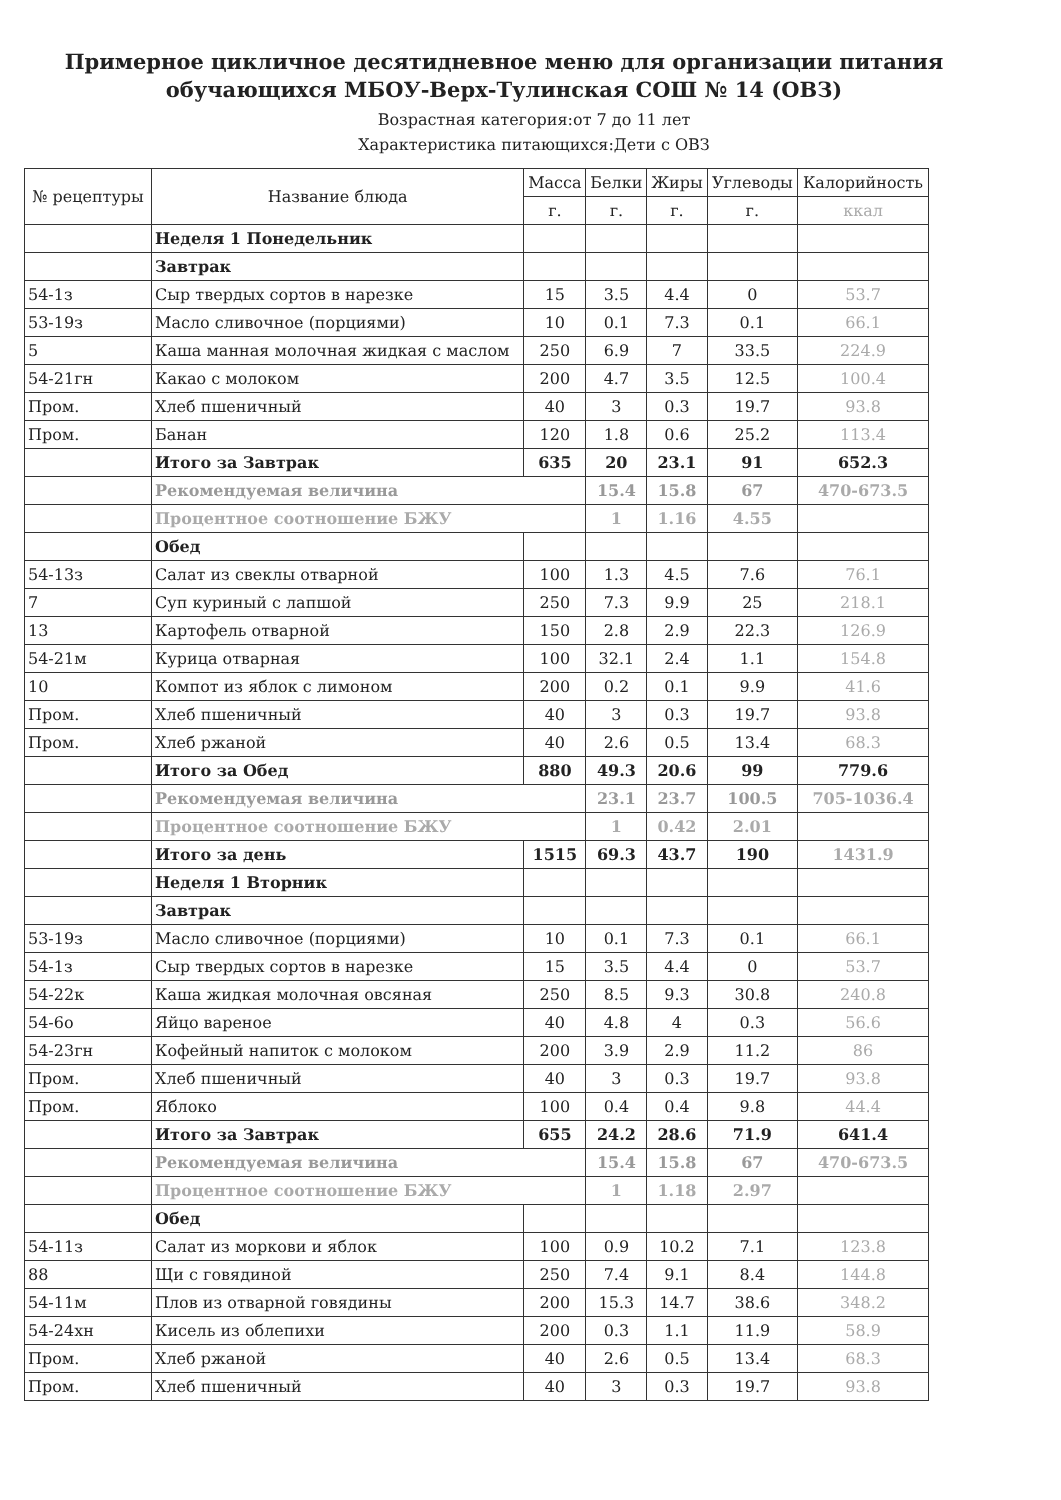Примерное цикличное десятидневное меню для организации питания
обучающихся МБОУ-Верх-Тулинская СОШ № 14 (ОВЗ)
Возрастная категория:от 7 до 11 лет
Характеристика питающихся:Дети с ОВЗ
| № рецептуры | Название блюда | Масса | Белки | Жиры | Углеводы | Калорийность |
| --- | --- | --- | --- | --- | --- | --- |
| | | г. | г. | г. | г. | ккал |
| | Неделя 1 Понедельник | | | | | |
| | Завтрак | | | | | |
| 54-1з | Сыр твердых сортов в нарезке | 15 | 3.5 | 4.4 | 0 | 53.7 |
| 53-19з | Масло сливочное (порциями) | 10 | 0.1 | 7.3 | 0.1 | 66.1 |
| 5 | Каша манная молочная жидкая с маслом | 250 | 6.9 | 7 | 33.5 | 224.9 |
| 54-21гн | Какао с молоком | 200 | 4.7 | 3.5 | 12.5 | 100.4 |
| Пром. | Хлеб пшеничный | 40 | 3 | 0.3 | 19.7 | 93.8 |
| Пром. | Банан | 120 | 1.8 | 0.6 | 25.2 | 113.4 |
| | Итого за Завтрак | 635 | 20 | 23.1 | 91 | 652.3 |
| | Рекомендуемая величина | | 15.4 | 15.8 | 67 | 470-673.5 |
| | Процентное соотношение БЖУ | | 1 | 1.16 | 4.55 | |
| | Обед | | | | | |
| 54-13з | Салат из свеклы отварной | 100 | 1.3 | 4.5 | 7.6 | 76.1 |
| 7 | Суп куриный с лапшой | 250 | 7.3 | 9.9 | 25 | 218.1 |
| 13 | Картофель отварной | 150 | 2.8 | 2.9 | 22.3 | 126.9 |
| 54-21м | Курица отварная | 100 | 32.1 | 2.4 | 1.1 | 154.8 |
| 10 | Компот из яблок с лимоном | 200 | 0.2 | 0.1 | 9.9 | 41.6 |
| Пром. | Хлеб пшеничный | 40 | 3 | 0.3 | 19.7 | 93.8 |
| Пром. | Хлеб ржаной | 40 | 2.6 | 0.5 | 13.4 | 68.3 |
| | Итого за Обед | 880 | 49.3 | 20.6 | 99 | 779.6 |
| | Рекомендуемая величина | | 23.1 | 23.7 | 100.5 | 705-1036.4 |
| | Процентное соотношение БЖУ | | 1 | 0.42 | 2.01 | |
| | Итого за день | 1515 | 69.3 | 43.7 | 190 | 1431.9 |
| | Неделя 1 Вторник | | | | | |
| | Завтрак | | | | | |
| 53-19з | Масло сливочное (порциями) | 10 | 0.1 | 7.3 | 0.1 | 66.1 |
| 54-1з | Сыр твердых сортов в нарезке | 15 | 3.5 | 4.4 | 0 | 53.7 |
| 54-22к | Каша жидкая молочная овсяная | 250 | 8.5 | 9.3 | 30.8 | 240.8 |
| 54-6о | Яйцо вареное | 40 | 4.8 | 4 | 0.3 | 56.6 |
| 54-23гн | Кофейный напиток с молоком | 200 | 3.9 | 2.9 | 11.2 | 86 |
| Пром. | Хлеб пшеничный | 40 | 3 | 0.3 | 19.7 | 93.8 |
| Пром. | Яблоко | 100 | 0.4 | 0.4 | 9.8 | 44.4 |
| | Итого за Завтрак | 655 | 24.2 | 28.6 | 71.9 | 641.4 |
| | Рекомендуемая величина | | 15.4 | 15.8 | 67 | 470-673.5 |
| | Процентное соотношение БЖУ | | 1 | 1.18 | 2.97 | |
| | Обед | | | | | |
| 54-11з | Салат из моркови и яблок | 100 | 0.9 | 10.2 | 7.1 | 123.8 |
| 88 | Щи с говядиной | 250 | 7.4 | 9.1 | 8.4 | 144.8 |
| 54-11м | Плов из отварной говядины | 200 | 15.3 | 14.7 | 38.6 | 348.2 |
| 54-24хн | Кисель из облепихи | 200 | 0.3 | 1.1 | 11.9 | 58.9 |
| Пром. | Хлеб ржаной | 40 | 2.6 | 0.5 | 13.4 | 68.3 |
| Пром. | Хлеб пшеничный | 40 | 3 | 0.3 | 19.7 | 93.8 |